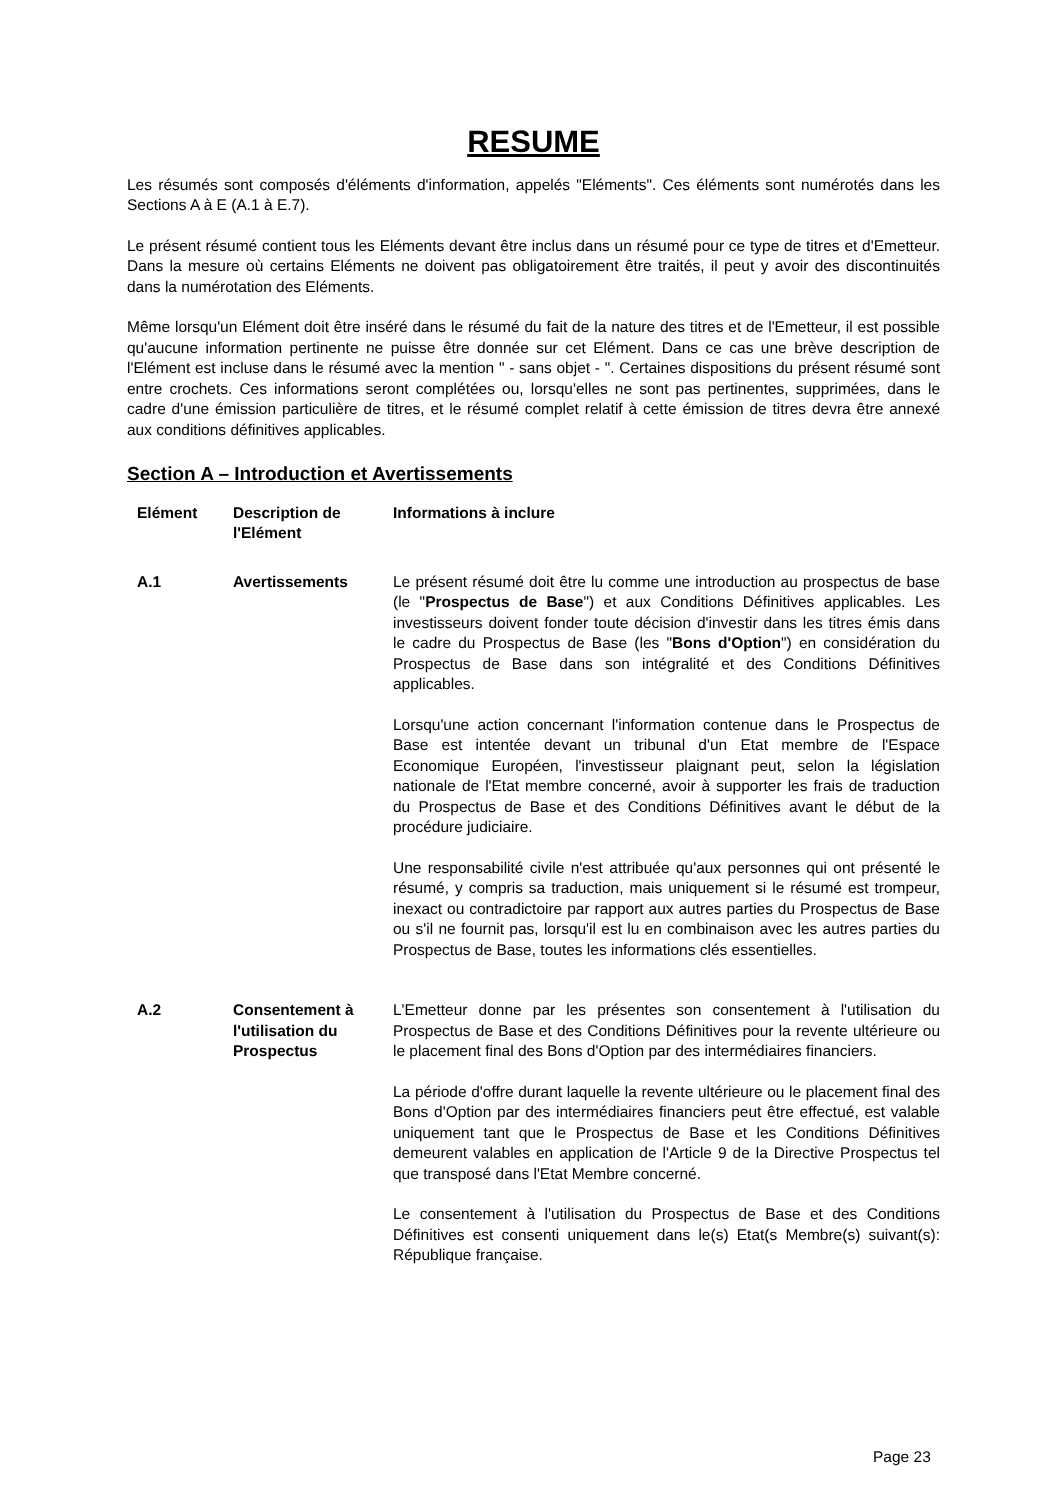RESUME
Les résumés sont composés d'éléments d'information, appelés "Eléments". Ces éléments sont numérotés dans les Sections A à E (A.1 à E.7).
Le présent résumé contient tous les Eléments devant être inclus dans un résumé pour ce type de titres et d'Emetteur. Dans la mesure où certains Eléments ne doivent pas obligatoirement être traités, il peut y avoir des discontinuités dans la numérotation des Eléments.
Même lorsqu'un Elément doit être inséré dans le résumé du fait de la nature des titres et de l'Emetteur, il est possible qu'aucune information pertinente ne puisse être donnée sur cet Elément. Dans ce cas une brève description de l'Elément est incluse dans le résumé avec la mention " - sans objet - ". Certaines dispositions du présent résumé sont entre crochets. Ces informations seront complétées ou, lorsqu'elles ne sont pas pertinentes, supprimées, dans le cadre d'une émission particulière de titres, et le résumé complet relatif à cette émission de titres devra être annexé aux conditions définitives applicables.
Section A – Introduction et Avertissements
| Elément | Description de l'Elément | Informations à inclure |
| --- | --- | --- |
| A.1 | Avertissements | Le présent résumé doit être lu comme une introduction au prospectus de base (le " Prospectus de Base ") et aux Conditions Définitives applicables. Les investisseurs doivent fonder toute décision d'investir dans les titres émis dans le cadre du Prospectus de Base (les " Bons d'Option ") en considération du Prospectus de Base dans son intégralité et des Conditions Définitives applicables. Lorsqu'une action concernant l'information contenue dans le Prospectus de Base est intentée devant un tribunal d'un Etat membre de l'Espace Economique Européen, l'investisseur plaignant peut, selon la législation nationale de l'Etat membre concerné, avoir à supporter les frais de traduction du Prospectus de Base et des Conditions Définitives avant le début de la procédure judiciaire. Une responsabilité civile n'est attribuée qu'aux personnes qui ont présenté le résumé, y compris sa traduction, mais uniquement si le résumé est trompeur, inexact ou contradictoire par rapport aux autres parties du Prospectus de Base ou s'il ne fournit pas, lorsqu'il est lu en combinaison avec les autres parties du Prospectus de Base, toutes les informations clés essentielles. |
| A.2 | Consentement à l'utilisation du Prospectus | L'Emetteur donne par les présentes son consentement à l'utilisation du Prospectus de Base et des Conditions Définitives pour la revente ultérieure ou le placement final des Bons d'Option par des intermédiaires financiers. La période d'offre durant laquelle la revente ultérieure ou le placement final des Bons d'Option par des intermédiaires financiers peut être effectué, est valable uniquement tant que le Prospectus de Base et les Conditions Définitives demeurent valables en application de l'Article 9 de la Directive Prospectus tel que transposé dans l'Etat Membre concerné. Le consentement à l'utilisation du Prospectus de Base et des Conditions Définitives est consenti uniquement dans le(s) Etat(s Membre(s) suivant(s): République française. |
Page 23